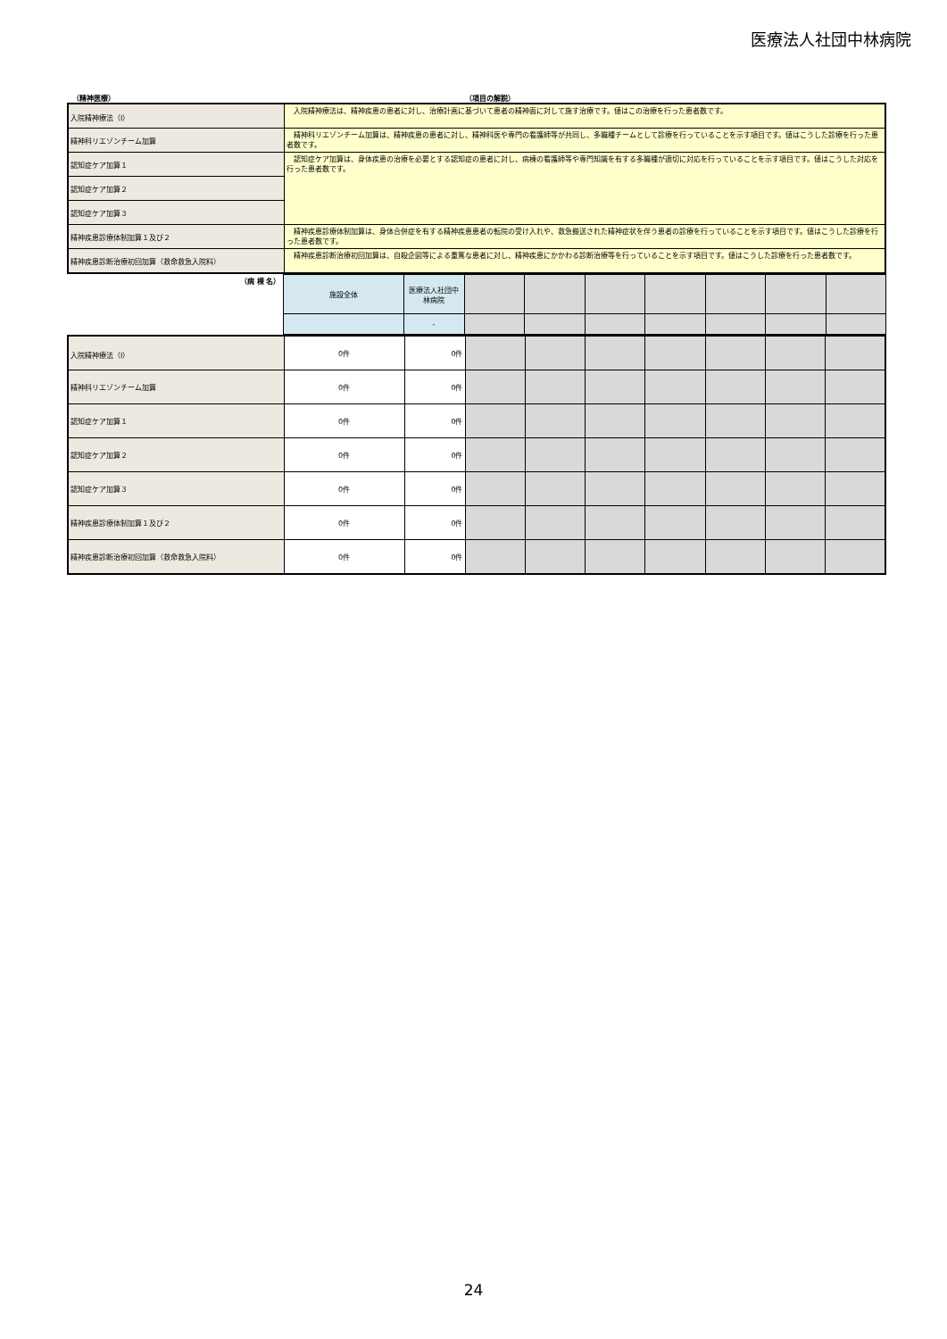医療法人社団中林病院
（精神医療） （項目の解説）
| 入院精神療法（Ⅰ） | 入院精神療法は、精神疾患の患者に対し、治療計画に基づいて患者の精神面に対して施す治療です。値はこの治療を行った患者数です。 |
| 精神科リエゾンチーム加算 | 精神科リエゾンチーム加算は、精神疾患の患者に対し、精神科医や専門の看護師等が共同し、多職種チームとして診療を行っていることを示す項目です。値はこうした診療を行った患者数です。 |
| 認知症ケア加算１ | 認知症ケア加算は、身体疾患の治療を必要とする認知症の患者に対し、病棟の看護師等や専門知識を有する多職種が適切に対応を行っていることを示す項目です。値はこうした対応を行った患者数です。 |
| 認知症ケア加算２ | |
| 認知症ケア加算３ | |
| 精神疾患診療体制加算１及び２ | 精神疾患診療体制加算は、身体合併症を有する精神疾患患者の転院の受け入れや、救急搬送された精神症状を伴う患者の診療を行っていることを示す項目です。値はこうした診療を行った患者数です。 |
| 精神疾患診断治療初回加算（救命救急入院料） | 精神疾患診断治療初回加算は、自殺企図等による重篤な患者に対し、精神疾患にかかわる診断治療等を行っていることを示す項目です。値はこうした診療を行った患者数です。 |
| （病 棟 名） | 施設全体 | 医療法人社団中林病院 | | | | | | | |
| | | - | | | | | | | |
| 入院精神療法（Ⅰ） | 0件 | 0件 | | | | | | | |
| 精神科リエゾンチーム加算 | 0件 | 0件 | | | | | | | |
| 認知症ケア加算１ | 0件 | 0件 | | | | | | | |
| 認知症ケア加算２ | 0件 | 0件 | | | | | | | |
| 認知症ケア加算３ | 0件 | 0件 | | | | | | | |
| 精神疾患診療体制加算１及び２ | 0件 | 0件 | | | | | | | |
| 精神疾患診断治療初回加算（救命救急入院料） | 0件 | 0件 | | | | | | | |
24